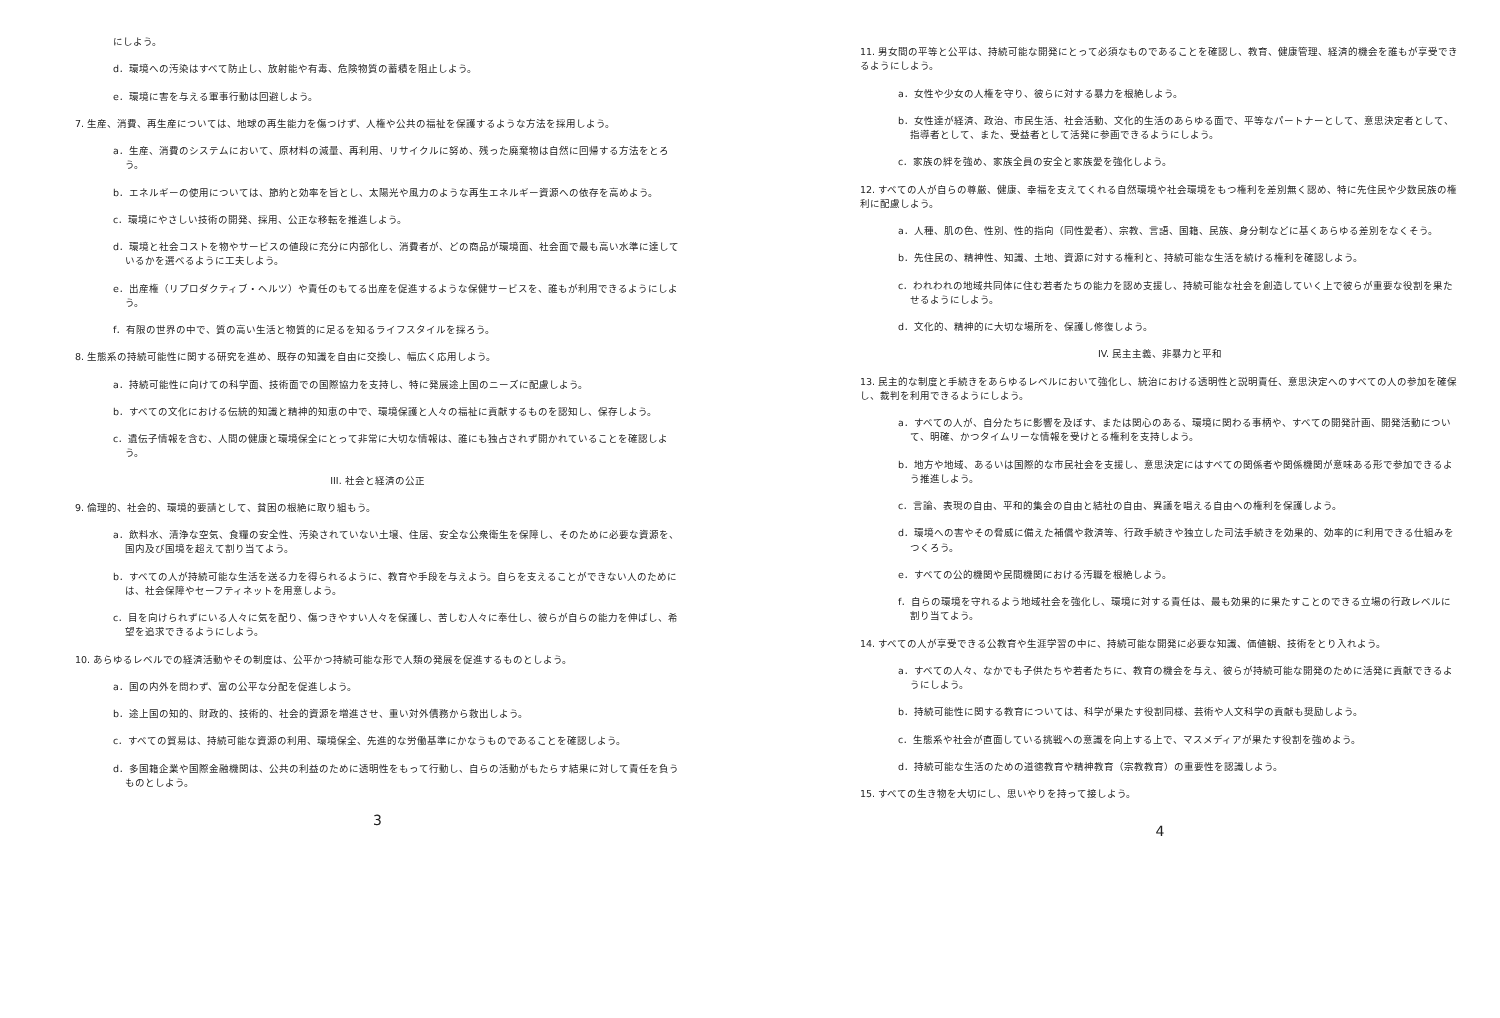にしよう。
d．環境への汚染はすべて防止し、放射能や有毒、危険物質の蓄積を阻止しよう。
e．環境に害を与える軍事行動は回避しよう。
7. 生産、消費、再生産については、地球の再生能力を傷つけず、人権や公共の福祉を保護するような方法を採用しよう。
a．生産、消費のシステムにおいて、原材料の減量、再利用、リサイクルに努め、残った廃棄物は自然に回帰する方法をとろう。
b．エネルギーの使用については、節約と効率を旨とし、太陽光や風力のような再生エネルギー資源への依存を高めよう。
c．環境にやさしい技術の開発、採用、公正な移転を推進しよう。
d．環境と社会コストを物やサービスの値段に充分に内部化し、消費者が、どの商品が環境面、社会面で最も高い水準に達しているかを選べるように工夫しよう。
e．出産権（リプロダクティブ・ヘルツ）や責任のもてる出産を促進するような保健サービスを、誰もが利用できるようにしよう。
f．有限の世界の中で、質の高い生活と物質的に足るを知るライフスタイルを採ろう。
8. 生態系の持続可能性に関する研究を進め、既存の知識を自由に交換し、幅広く応用しよう。
a．持続可能性に向けての科学面、技術面での国際協力を支持し、特に発展途上国のニーズに配慮しよう。
b．すべての文化における伝統的知識と精神的知恵の中で、環境保護と人々の福祉に貢献するものを認知し、保存しよう。
c．遺伝子情報を含む、人間の健康と環境保全にとって非常に大切な情報は、誰にも独占されず開かれていることを確認しよう。
III. 社会と経済の公正
9. 倫理的、社会的、環境的要請として、貧困の根絶に取り組もう。
a．飲料水、清浄な空気、食糧の安全性、汚染されていない土壌、住居、安全な公衆衛生を保障し、そのために必要な資源を、国内及び国境を超えて割り当てよう。
b．すべての人が持続可能な生活を送る力を得られるように、教育や手段を与えよう。自らを支えることができない人のためには、社会保障やセーフティネットを用意しよう。
c．目を向けられずにいる人々に気を配り、傷つきやすい人々を保護し、苦しむ人々に奉仕し、彼らが自らの能力を伸ばし、希望を追求できるようにしよう。
10. あらゆるレベルでの経済活動やその制度は、公平かつ持続可能な形で人類の発展を促進するものとしよう。
a．国の内外を問わず、富の公平な分配を促進しよう。
b．途上国の知的、財政的、技術的、社会的資源を増進させ、重い対外債務から救出しよう。
c．すべての貿易は、持続可能な資源の利用、環境保全、先進的な労働基準にかなうものであることを確認しよう。
d．多国籍企業や国際金融機関は、公共の利益のために透明性をもって行動し、自らの活動がもたらす結果に対して責任を負うものとしよう。
3
11. 男女間の平等と公平は、持続可能な開発にとって必須なものであることを確認し、教育、健康管理、経済的機会を誰もが享受できるようにしよう。
a．女性や少女の人権を守り、彼らに対する暴力を根絶しよう。
b．女性達が経済、政治、市民生活、社会活動、文化的生活のあらゆる面で、平等なパートナーとして、意思決定者として、指導者として、また、受益者として活発に参画できるようにしよう。
c．家族の絆を強め、家族全員の安全と家族愛を強化しよう。
12. すべての人が自らの尊厳、健康、幸福を支えてくれる自然環境や社会環境をもつ権利を差別無く認め、特に先住民や少数民族の権利に配慮しよう。
a．人種、肌の色、性別、性的指向（同性愛者）、宗教、言語、国籍、民族、身分制などに基くあらゆる差別をなくそう。
b．先住民の、精神性、知識、土地、資源に対する権利と、持続可能な生活を続ける権利を確認しよう。
c．われわれの地域共同体に住む若者たちの能力を認め支援し、持続可能な社会を創造していく上で彼らが重要な役割を果たせるようにしよう。
d．文化的、精神的に大切な場所を、保護し修復しよう。
IV. 民主主義、非暴力と平和
13. 民主的な制度と手続きをあらゆるレベルにおいて強化し、統治における透明性と説明責任、意思決定へのすべての人の参加を確保し、裁判を利用できるようにしよう。
a．すべての人が、自分たちに影響を及ぼす、または関心のある、環境に関わる事柄や、すべての開発計画、開発活動について、明確、かつタイムリーな情報を受けとる権利を支持しよう。
b．地方や地域、あるいは国際的な市民社会を支援し、意思決定にはすべての関係者や関係機関が意味ある形で参加できるよう推進しよう。
c．言論、表現の自由、平和的集会の自由と結社の自由、異議を唱える自由への権利を保護しよう。
d．環境への害やその脅威に備えた補償や救済等、行政手続きや独立した司法手続きを効果的、効率的に利用できる仕組みをつくろう。
e．すべての公的機関や民間機関における汚職を根絶しよう。
f．自らの環境を守れるよう地域社会を強化し、環境に対する責任は、最も効果的に果たすことのできる立場の行政レベルに割り当てよう。
14. すべての人が享受できる公教育や生涯学習の中に、持続可能な開発に必要な知識、価値観、技術をとり入れよう。
a．すべての人々、なかでも子供たちや若者たちに、教育の機会を与え、彼らが持続可能な開発のために活発に貢献できるようにしよう。
b．持続可能性に関する教育については、科学が果たす役割同様、芸術や人文科学の貢献も奨励しよう。
c．生態系や社会が直面している挑戦への意識を向上する上で、マスメディアが果たす役割を強めよう。
d．持続可能な生活のための道徳教育や精神教育（宗教教育）の重要性を認識しよう。
15. すべての生き物を大切にし、思いやりを持って接しよう。
4